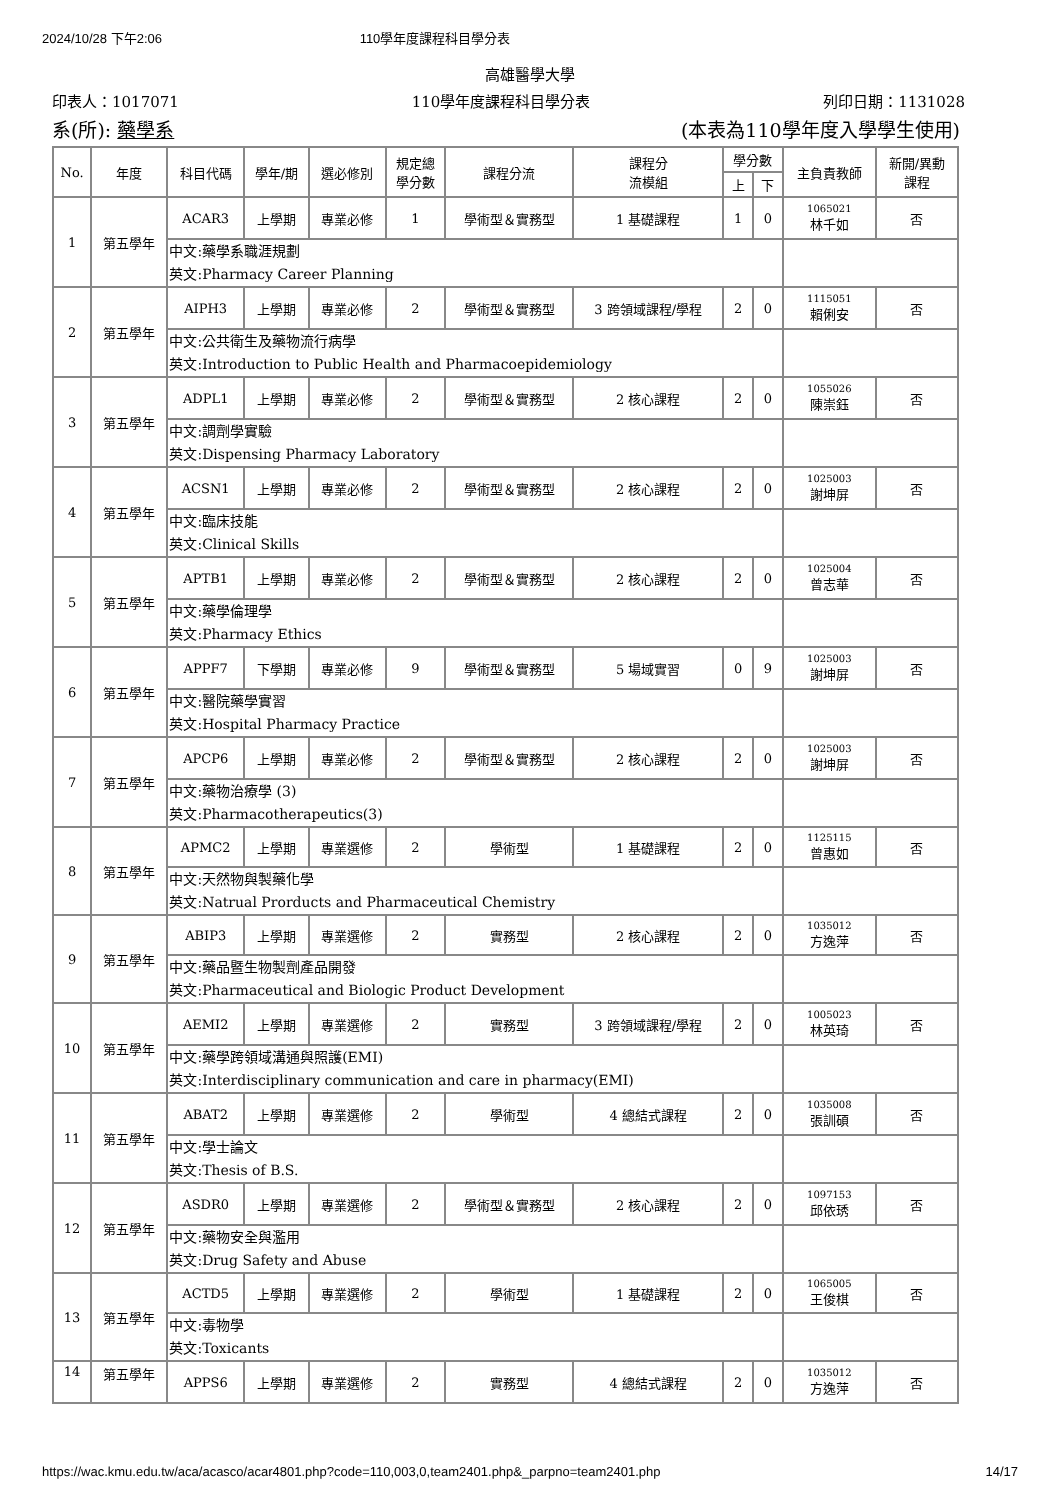2024/10/28 下午2:06 110學年度課程科目學分表
高雄醫學大學
印表人：1017071 110學年度課程科目學分表 列印日期：1131028
系(所): 藥學系 (本表為110學年度入學學生使用)
| No. | 年度 | 科目代碼 | 學年/期 | 選必修別 | 規定總 學分數 | 課程分流 | 課程分 流模組 | 學分數 | | 主負責教師 | 新開/異動 課程 |
| --- | --- | --- | --- | --- | --- | --- | --- | --- | --- | --- | --- |
| | | | | | | | | 上 | 下 | | |
| 1 | 第五學年 | ACAR3 | 上學期 | 專業必修 | 1 | 學術型＆實務型 | 1 基礎課程 | 1 | 0 | 1065021 林千如 | 否 |
| | | 中文:藥學系職涯規劃 英文:Pharmacy Career Planning | | | | | | | | | |
| 2 | 第五學年 | AIPH3 | 上學期 | 專業必修 | 2 | 學術型＆實務型 | 3 跨領域課程/學程 | 2 | 0 | 1115051 賴俐安 | 否 |
| | | 中文:公共衛生及藥物流行病學 英文:Introduction to Public Health and Pharmacoepidemiology | | | | | | | | | |
| 3 | 第五學年 | ADPL1 | 上學期 | 專業必修 | 2 | 學術型＆實務型 | 2 核心課程 | 2 | 0 | 1055026 陳崇鈺 | 否 |
| | | 中文:調劑學實驗 英文:Dispensing Pharmacy Laboratory | | | | | | | | | |
| 4 | 第五學年 | ACSN1 | 上學期 | 專業必修 | 2 | 學術型＆實務型 | 2 核心課程 | 2 | 0 | 1025003 謝坤屏 | 否 |
| | | 中文:臨床技能 英文:Clinical Skills | | | | | | | | | |
| 5 | 第五學年 | APTB1 | 上學期 | 專業必修 | 2 | 學術型＆實務型 | 2 核心課程 | 2 | 0 | 1025004 曾志華 | 否 |
| | | 中文:藥學倫理學 英文:Pharmacy Ethics | | | | | | | | | |
| 6 | 第五學年 | APPF7 | 下學期 | 專業必修 | 9 | 學術型＆實務型 | 5 場域實習 | 0 | 9 | 1025003 謝坤屏 | 否 |
| | | 中文:醫院藥學實習 英文:Hospital Pharmacy Practice | | | | | | | | | |
| 7 | 第五學年 | APCP6 | 上學期 | 專業必修 | 2 | 學術型＆實務型 | 2 核心課程 | 2 | 0 | 1025003 謝坤屏 | 否 |
| | | 中文:藥物治療學 (3) 英文:Pharmacotherapeutics(3) | | | | | | | | | |
| 8 | 第五學年 | APMC2 | 上學期 | 專業選修 | 2 | 學術型 | 1 基礎課程 | 2 | 0 | 1125115 曾惠如 | 否 |
| | | 中文:天然物與製藥化學 英文:Natrual Prorducts and Pharmaceutical Chemistry | | | | | | | | | |
| 9 | 第五學年 | ABIP3 | 上學期 | 專業選修 | 2 | 實務型 | 2 核心課程 | 2 | 0 | 1035012 方逸萍 | 否 |
| | | 中文:藥品暨生物製劑產品開發 英文:Pharmaceutical and Biologic Product Development | | | | | | | | | |
| 10 | 第五學年 | AEMI2 | 上學期 | 專業選修 | 2 | 實務型 | 3 跨領域課程/學程 | 2 | 0 | 1005023 林英琦 | 否 |
| | | 中文:藥學跨領域溝通與照護(EMI) 英文:Interdisciplinary communication and care in pharmacy(EMI) | | | | | | | | | |
| 11 | 第五學年 | ABAT2 | 上學期 | 專業選修 | 2 | 學術型 | 4 總結式課程 | 2 | 0 | 1035008 張訓碩 | 否 |
| | | 中文:學士論文 英文:Thesis of B.S. | | | | | | | | | |
| 12 | 第五學年 | ASDR0 | 上學期 | 專業選修 | 2 | 學術型＆實務型 | 2 核心課程 | 2 | 0 | 1097153 邱依琇 | 否 |
| | | 中文:藥物安全與濫用 英文:Drug Safety and Abuse | | | | | | | | | |
| 13 | 第五學年 | ACTD5 | 上學期 | 專業選修 | 2 | 學術型 | 1 基礎課程 | 2 | 0 | 1065005 王俊棋 | 否 |
| | | 中文:毒物學 英文:Toxicants | | | | | | | | | |
| 14 | 第五學年 | APPS6 | 上學期 | 專業選修 | 2 | 實務型 | 4 總結式課程 | 2 | 0 | 1035012 方逸萍 | 否 |
https://wac.kmu.edu.tw/aca/acasco/acar4801.php?code=110,003,0,team2401.php&_parpno=team2401.php 14/17